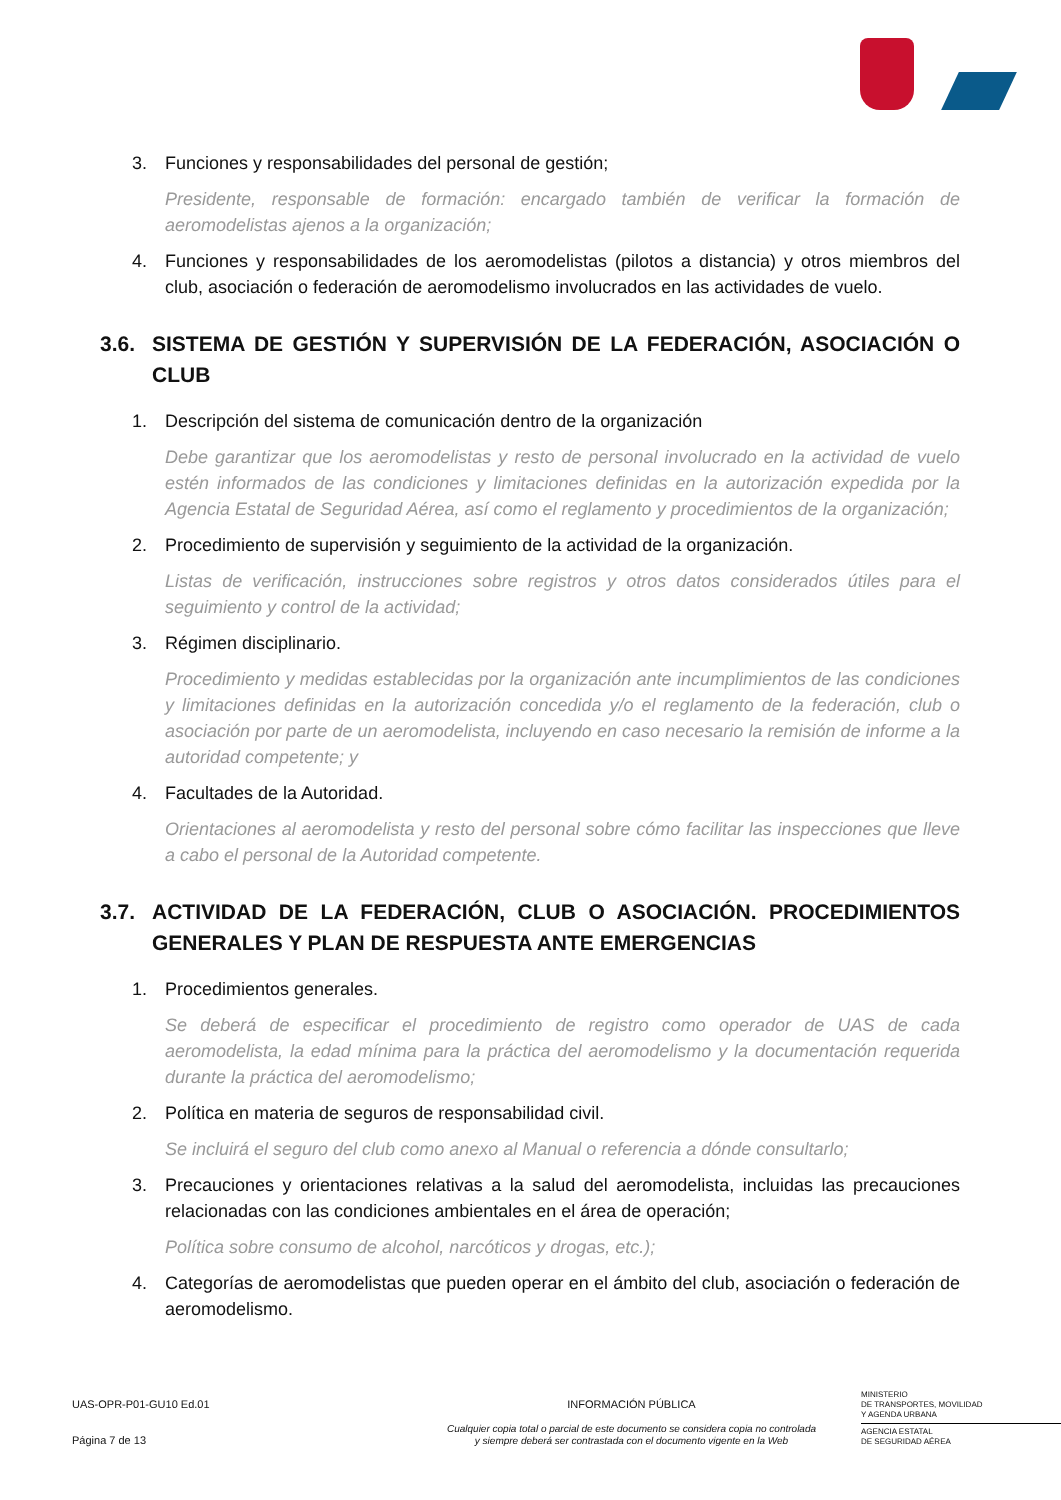3. Funciones y responsabilidades del personal de gestión;
Presidente, responsable de formación: encargado también de verificar la formación de aeromodelistas ajenos a la organización;
4. Funciones y responsabilidades de los aeromodelistas (pilotos a distancia) y otros miembros del club, asociación o federación de aeromodelismo involucrados en las actividades de vuelo.
3.6. SISTEMA DE GESTIÓN Y SUPERVISIÓN DE LA FEDERACIÓN, ASOCIACIÓN O CLUB
1. Descripción del sistema de comunicación dentro de la organización
Debe garantizar que los aeromodelistas y resto de personal involucrado en la actividad de vuelo estén informados de las condiciones y limitaciones definidas en la autorización expedida por la Agencia Estatal de Seguridad Aérea, así como el reglamento y procedimientos de la organización;
2. Procedimiento de supervisión y seguimiento de la actividad de la organización.
Listas de verificación, instrucciones sobre registros y otros datos considerados útiles para el seguimiento y control de la actividad;
3. Régimen disciplinario.
Procedimiento y medidas establecidas por la organización ante incumplimientos de las condiciones y limitaciones definidas en la autorización concedida y/o el reglamento de la federación, club o asociación por parte de un aeromodelista, incluyendo en caso necesario la remisión de informe a la autoridad competente; y
4. Facultades de la Autoridad.
Orientaciones al aeromodelista y resto del personal sobre cómo facilitar las inspecciones que lleve a cabo el personal de la Autoridad competente.
3.7. ACTIVIDAD DE LA FEDERACIÓN, CLUB O ASOCIACIÓN. PROCEDIMIENTOS GENERALES Y PLAN DE RESPUESTA ANTE EMERGENCIAS
1. Procedimientos generales.
Se deberá de especificar el procedimiento de registro como operador de UAS de cada aeromodelista, la edad mínima para la práctica del aeromodelismo y la documentación requerida durante la práctica del aeromodelismo;
2. Política en materia de seguros de responsabilidad civil.
Se incluirá el seguro del club como anexo al Manual o referencia a dónde consultarlo;
3. Precauciones y orientaciones relativas a la salud del aeromodelista, incluidas las precauciones relacionadas con las condiciones ambientales en el área de operación;
Política sobre consumo de alcohol, narcóticos y drogas, etc.);
4. Categorías de aeromodelistas que pueden operar en el ámbito del club, asociación o federación de aeromodelismo.
UAS-OPR-P01-GU10 Ed.01
Página 7 de 13
INFORMACIÓN PÚBLICA
Cualquier copia total o parcial de este documento se considera copia no controlada
y siempre deberá ser contrastada con el documento vigente en la Web
MINISTERIO
DE TRANSPORTES, MOVILIDAD
Y AGENDA URBANA
AGENCIA ESTATAL
DE SEGURIDAD AÉREA